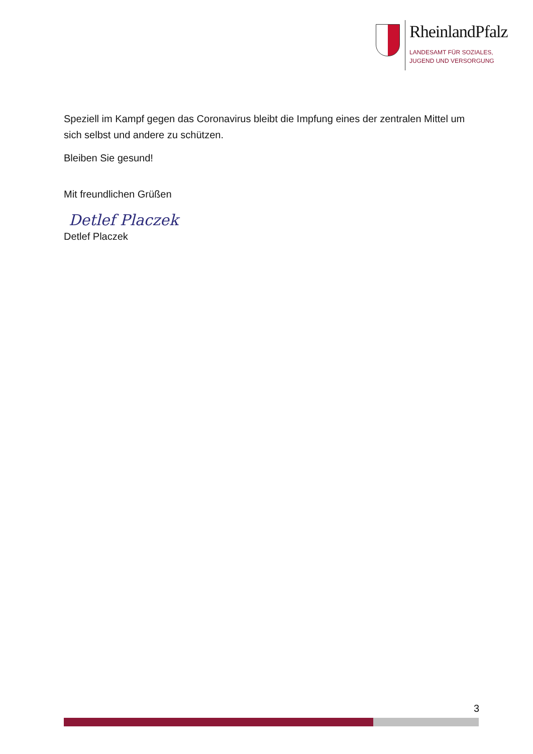RheinlandPfalz
LANDESAMT FÜR SOZIALES,
JUGEND UND VERSORGUNG
Speziell im Kampf gegen das Coronavirus bleibt die Impfung eines der zentralen Mittel um sich selbst und andere zu schützen.
Bleiben Sie gesund!
Mit freundlichen Grüßen
Detlef Placzek
Detlef Placzek
3